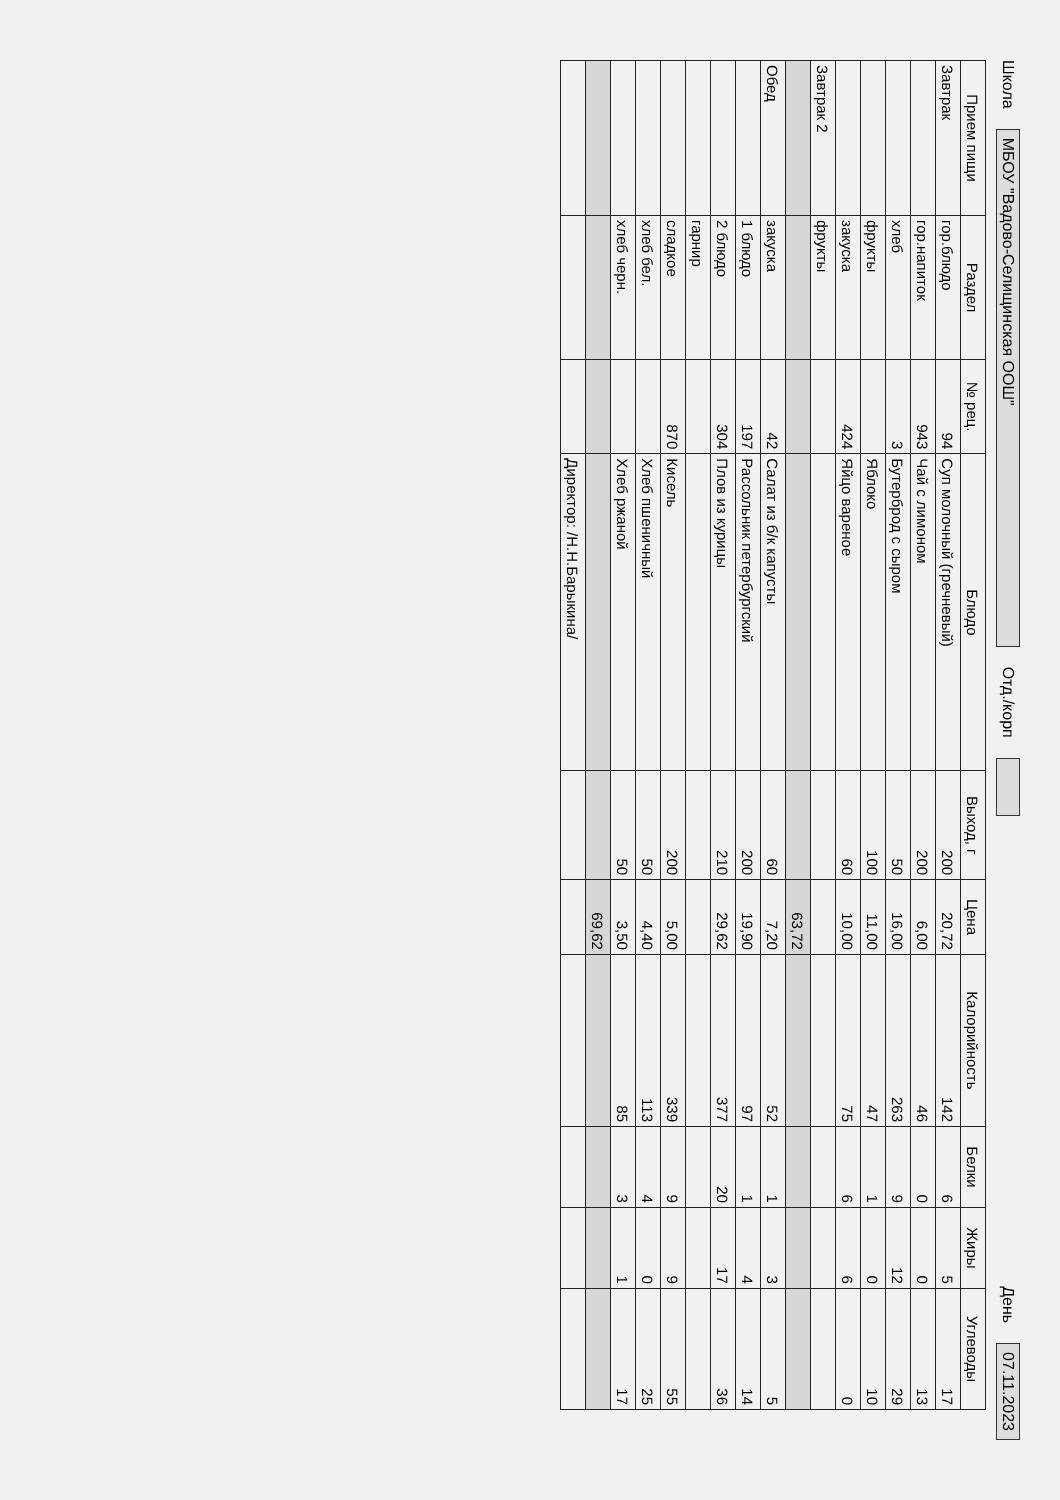Школа МБОУ "Вадово-Селищинская ООШ" Отд./корп День 07.11.2023
| Прием пищи | Раздел | № рец. | Блюдо | Выход, г | Цена | Калорийность | Белки | Жиры | Углеводы |
| --- | --- | --- | --- | --- | --- | --- | --- | --- | --- |
| Завтрак | гор.блюдо | 94 | Суп молочный (гречневый) | 200 | 20,72 | 142 | 6 | 5 | 17 |
| | гор.напиток | 943 | Чай с лимоном | 200 | 6,00 | 46 | 0 | 0 | 13 |
| | хлеб | 3 | Бутерброд с сыром | 50 | 16,00 | 263 | 9 | 12 | 29 |
| | фрукты | | Яблоко | 100 | 11,00 | 47 | 1 | 0 | 10 |
| | закуска | 424 | Яйцо вареное | 60 | 10,00 | 75 | 6 | 6 | 0 |
| Завтрак 2 | фрукты | | | | | | | | |
| | | | | | 63,72 | | | | |
| Обед | закуска | 42 | Салат из б/к капусты | 60 | 7,20 | 52 | 1 | 3 | 5 |
| | 1 блюдо | 197 | Рассольник петербургский | 200 | 19,90 | 97 | 1 | 4 | 14 |
| | 2 блюдо | 304 | Плов из курицы | 210 | 29,62 | 377 | 20 | 17 | 36 |
| | гарнир | | | | | | | | |
| | сладкое | 870 | Кисель | 200 | 5,00 | 339 | 9 | 9 | 55 |
| | хлеб бел. | | Хлеб пшеничный | 50 | 4,40 | 113 | 4 | 0 | 25 |
| | хлеб черн. | | Хлеб ржаной | 50 | 3,50 | 85 | 3 | 1 | 17 |
| | | | | | 69,62 | | | | |
| | | | Директор: /Н.Н.Барыкина/ | | | | | | |